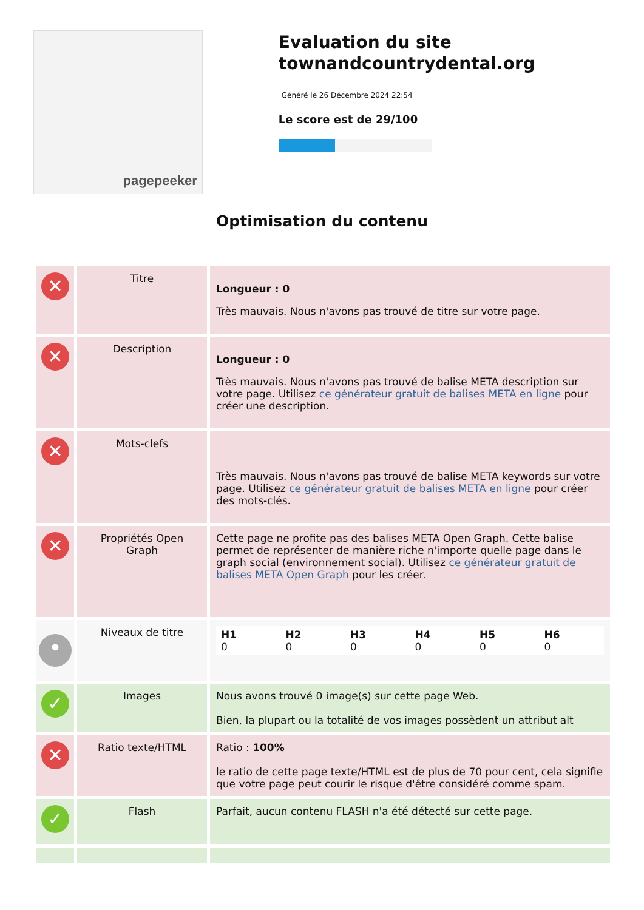pagepeeker
Evaluation du site townandcountrydental.org
Généré le 26 Décembre 2024 22:54
Le score est de 29/100
Optimisation du contenu
| ✕ | Titre | Longueur : 0 Très mauvais. Nous n'avons pas trouvé de titre sur votre page. |
| ✕ | Description | Longueur : 0 Très mauvais. Nous n'avons pas trouvé de balise META description sur votre page. Utilisez ce générateur gratuit de balises META en ligne pour créer une description. |
| ✕ | Mots-clefs | Très mauvais. Nous n'avons pas trouvé de balise META keywords sur votre page. Utilisez ce générateur gratuit de balises META en ligne pour créer des mots-clés. |
| ✕ | Propriétés Open Graph | Cette page ne profite pas des balises META Open Graph. Cette balise permet de représenter de manière riche n'importe quelle page dans le graph social (environnement social). Utilisez ce générateur gratuit de balises META Open Graph pour les créer. |
| • | Niveaux de titre | / H1 0 / H2 0 / H3 0 / H4 0 / H5 0 / H6 0 / |
| ✓ | Images | Nous avons trouvé 0 image(s) sur cette page Web. Bien, la plupart ou la totalité de vos images possèdent un attribut alt |
| ✕ | Ratio texte/HTML | Ratio : 100% le ratio de cette page texte/HTML est de plus de 70 pour cent, cela signifie que votre page peut courir le risque d'être considéré comme spam. |
| ✓ | Flash | Parfait, aucun contenu FLASH n'a été détecté sur cette page. |